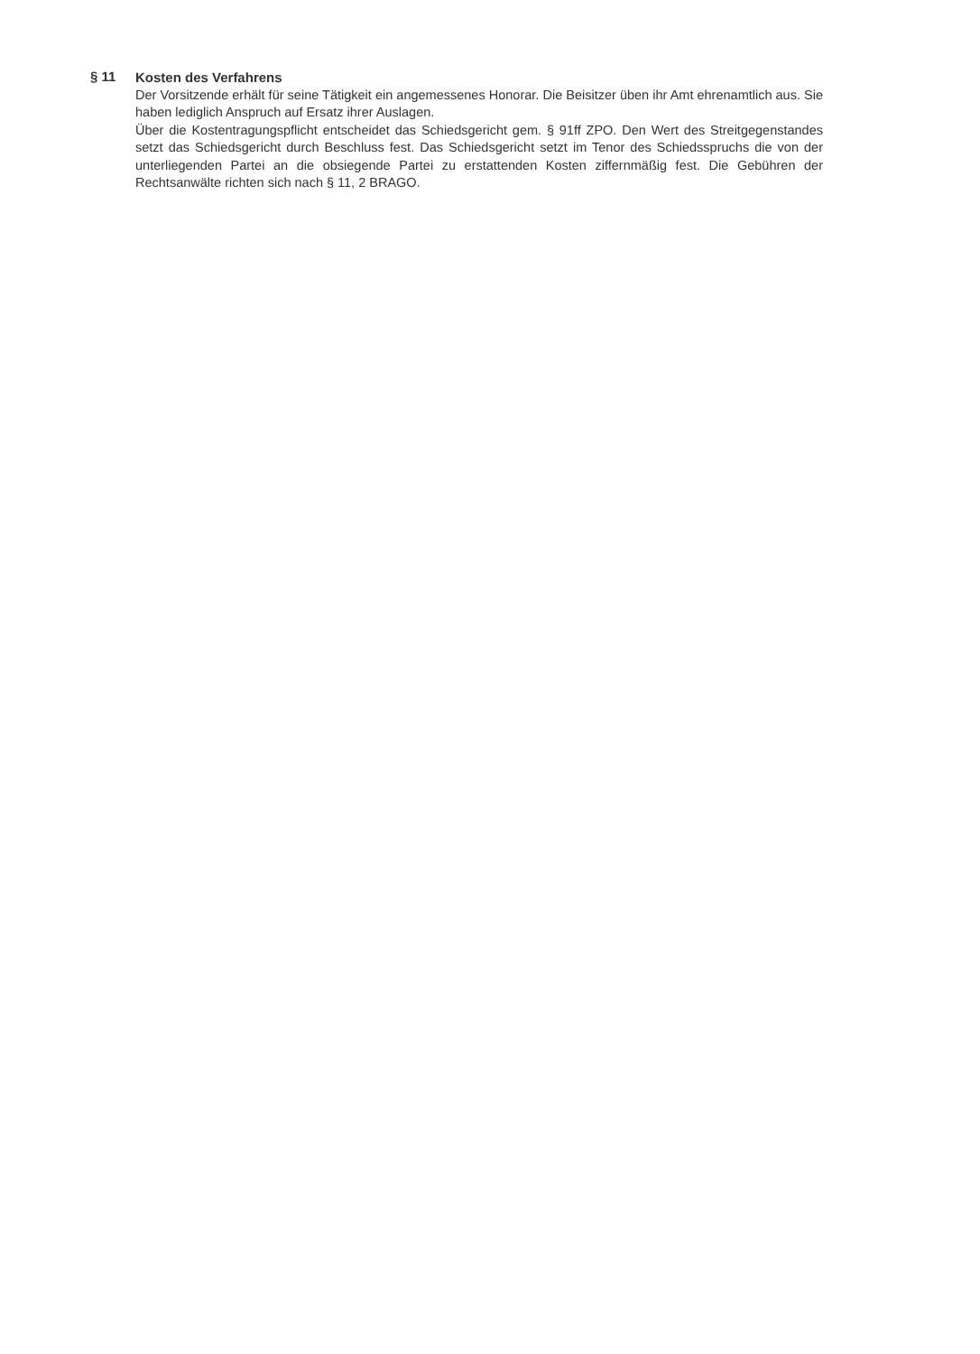§ 11
Kosten des Verfahrens
Der Vorsitzende erhält für seine Tätigkeit ein angemessenes Honorar. Die Beisitzer üben ihr Amt ehrenamtlich aus. Sie haben lediglich Anspruch auf Ersatz ihrer Auslagen.
Über die Kostentragungspflicht entscheidet das Schiedsgericht gem. § 91ff ZPO. Den Wert des Streitgegenstandes setzt das Schiedsgericht durch Beschluss fest. Das Schiedsgericht setzt im Tenor des Schiedsspruchs die von der unterliegenden Partei an die obsiegende Partei zu erstattenden Kosten ziffernmäßig fest. Die Gebühren der Rechtsanwälte richten sich nach § 11, 2 BRAGO.